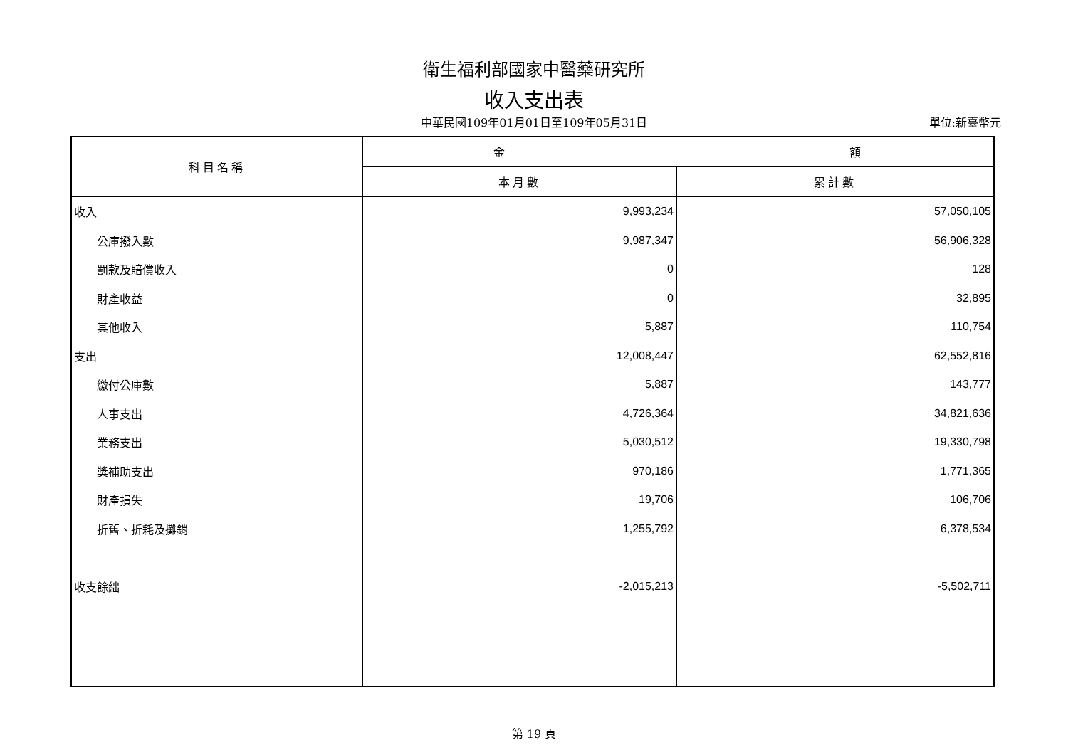衛生福利部國家中醫藥研究所
收入支出表
中華民國109年01月01日至109年05月31日
單位:新臺幣元
| 科目名稱 | 金 額 | |
| --- | --- | --- |
| | 本月數 | 累計數 |
| 收入 | 9,993,234 | 57,050,105 |
| 公庫撥入數 | 9,987,347 | 56,906,328 |
| 罰款及賠償收入 | 0 | 128 |
| 財產收益 | 0 | 32,895 |
| 其他收入 | 5,887 | 110,754 |
| 支出 | 12,008,447 | 62,552,816 |
| 繳付公庫數 | 5,887 | 143,777 |
| 人事支出 | 4,726,364 | 34,821,636 |
| 業務支出 | 5,030,512 | 19,330,798 |
| 獎補助支出 | 970,186 | 1,771,365 |
| 財產損失 | 19,706 | 106,706 |
| 折舊、折耗及攤銷 | 1,255,792 | 6,378,534 |
| 收支餘絀 | -2,015,213 | -5,502,711 |
第 19 頁